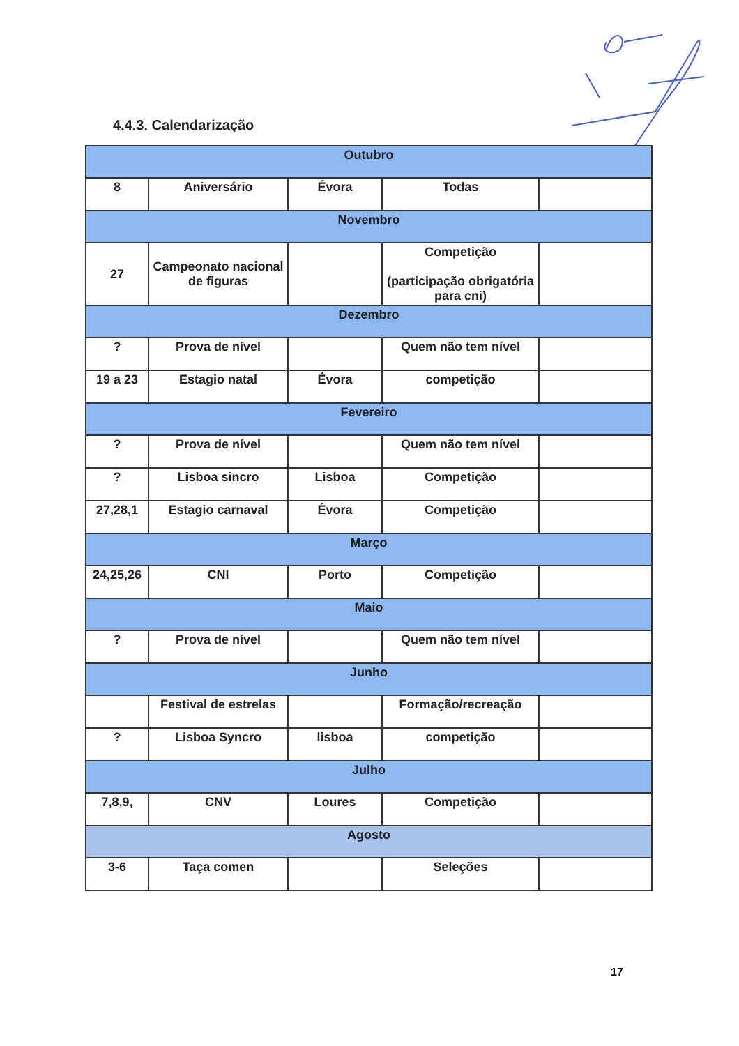4.4.3. Calendarização
| Outubro | | | | |
| 8 | Aniversário | Évora | Todas | |
| Novembro | | | | |
| 27 | Campeonato nacional de figuras | | Competição (participação obrigatória para cni) | |
| Dezembro | | | | |
| ? | Prova de nível | | Quem não tem nível | |
| 19 a 23 | Estagio natal | Évora | competição | |
| Fevereiro | | | | |
| ? | Prova de nível | | Quem não tem nível | |
| ? | Lisboa sincro | Lisboa | Competição | |
| 27,28,1 | Estagio carnaval | Évora | Competição | |
| Março | | | | |
| 24,25,26 | CNI | Porto | Competição | |
| Maio | | | | |
| ? | Prova de nível | | Quem não tem nível | |
| Junho | | | | |
| | Festival de estrelas | | Formação/recreação | |
| ? | Lisboa Syncro | lisboa | competição | |
| Julho | | | | |
| 7,8,9, | CNV | Loures | Competição | |
| Agosto | | | | |
| 3-6 | Taça comen | | Seleções | |
17